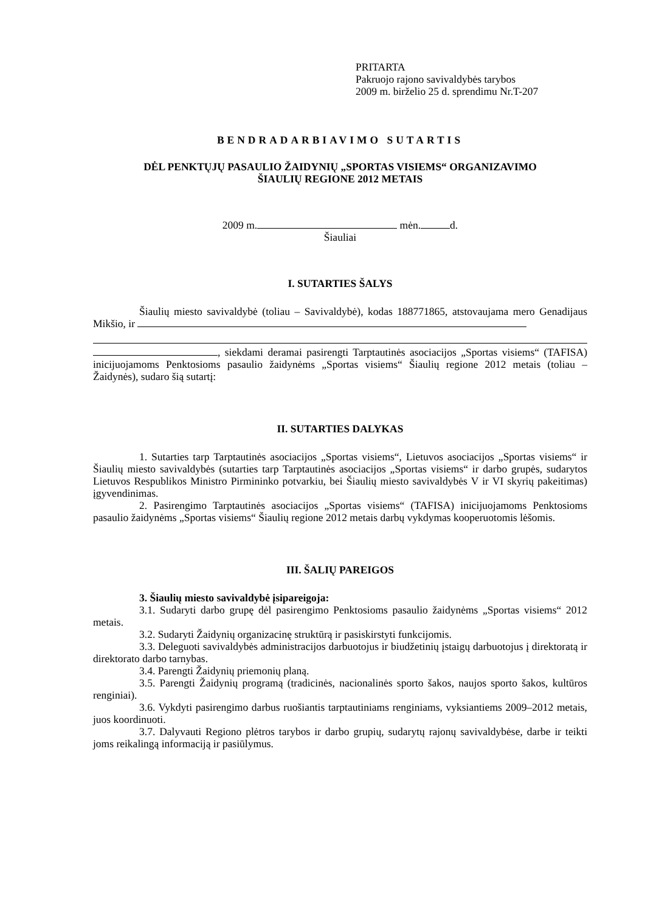PRITARTA
Pakruojo rajono savivaldybės tarybos
2009 m. birželio 25 d. sprendimu Nr.T-207
BENDRADARBIAVIMO SUTARTIS
DĖL PENKTŲJŲ PASAULIO ŽAIDYNIŲ „SPORTAS VISIEMS“ ORGANIZAVIMO
ŠIAULIŲ REGIONE 2012 METAIS
2009 m. mėn. d.
Šiauliai
I. SUTARTIES ŠALYS
Šiaulių miesto savivaldybė (toliau – Savivaldybė), kodas 188771865, atstovaujama mero Genadijaus Mikšio, ir
, siekdami deramai pasirengti Tarptautinės asociacijos „Sportas visiems“ (TAFISA) inicijuojamoms Penktosioms pasaulio žaidynėms „Sportas visiems“ Šiaulių regione 2012 metais (toliau – Žaidynės), sudaro šią sutartį:
II. SUTARTIES DALYKAS
1. Sutarties tarp Tarptautinės asociacijos „Sportas visiems“, Lietuvos asociacijos „Sportas visiems“ ir Šiaulių miesto savivaldybės (sutarties tarp Tarptautinės asociacijos „Sportas visiems“ ir darbo grupės, sudarytos Lietuvos Respublikos Ministro Pirmininko potvarkiu, bei Šiaulių miesto savivaldybės V ir VI skyrių pakeitimas) įgyvendinimas.
2. Pasirengimo Tarptautinės asociacijos „Sportas visiems“ (TAFISA) inicijuojamoms Penktosioms pasaulio žaidynėms „Sportas visiems“ Šiaulių regione 2012 metais darbų vykdymas kooperuotomis lėšomis.
III. ŠALIŲ PAREIGOS
3. Šiaulių miesto savivaldybė įsipareigoja:
3.1. Sudaryti darbo grupę dėl pasirengimo Penktosioms pasaulio žaidynėms „Sportas visiems“ 2012 metais.
3.2. Sudaryti Žaidynių organizacinę struktūrą ir pasiskirstyti funkcijomis.
3.3. Deleguoti savivaldybės administracijos darbuotojus ir biudžetinių įstaigų darbuotojus į direktoratą ir direktorato darbo tarnybas.
3.4. Parengti Žaidynių priemonių planą.
3.5. Parengti Žaidynių programą (tradicinės, nacionalinės sporto šakos, naujos sporto šakos, kultūros renginiai).
3.6. Vykdyti pasirengimo darbus ruošiantis tarptautiniams renginiams, vyksiantiems 2009–2012 metais, juos koordinuoti.
3.7. Dalyvauti Regiono plėtros tarybos ir darbo grupių, sudarytų rajonų savivaldybėse, darbe ir teikti joms reikalingą informaciją ir pasiūlymus.